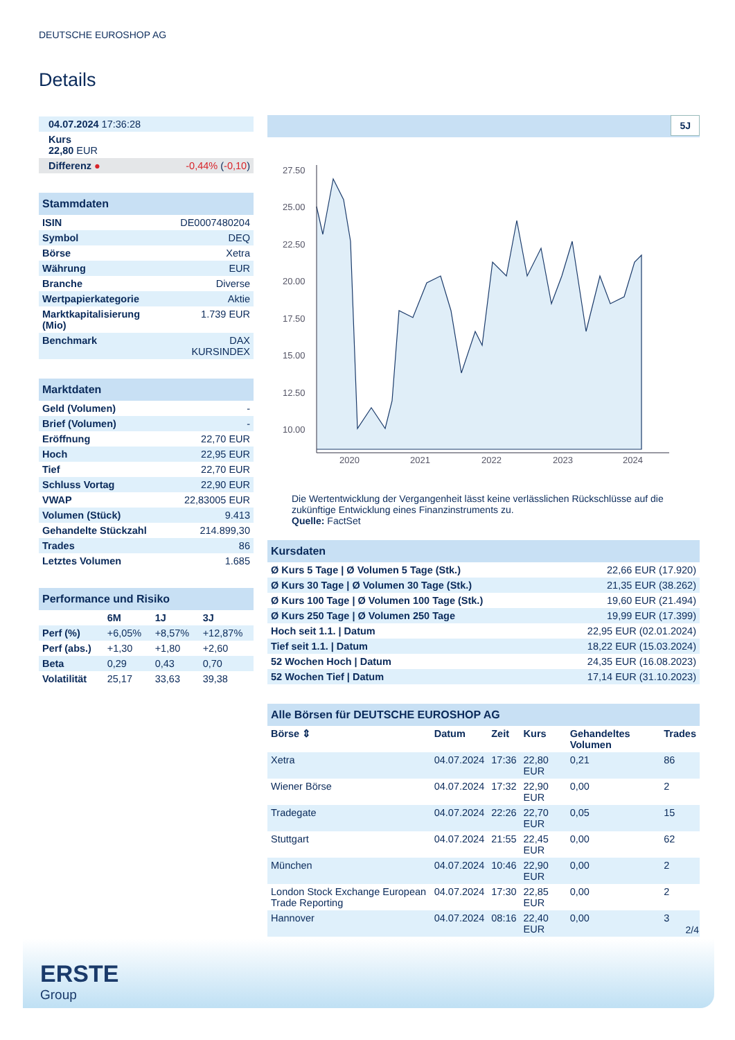DEUTSCHE EUROSHOP AG
Details
| 04.07.2024 17:36:28 | |
| Kurs 22,80 EUR | |
| Differenz ● | -0,44% ( -0,10 ) |
| Stammdaten | |
| --- | --- |
| ISIN | DE0007480204 |
| Symbol | DEQ |
| Börse | Xetra |
| Währung | EUR |
| Branche | Diverse |
| Wertpapierkategorie | Aktie |
| Marktkapitalisierung (Mio) | 1.739 EUR |
| Benchmark | DAX KURSINDEX |
| Marktdaten | |
| --- | --- |
| Geld (Volumen) | - |
| Brief (Volumen) | - |
| Eröffnung | 22,70 EUR |
| Hoch | 22,95 EUR |
| Tief | 22,70 EUR |
| Schluss Vortag | 22,90 EUR |
| VWAP | 22,83005 EUR |
| Volumen (Stück) | 9.413 |
| Gehandelte Stückzahl | 214.899,30 |
| Trades | 86 |
| Letztes Volumen | 1.685 |
| Performance und Risiko | | | |
| --- | --- | --- | --- |
| | 6M | 1J | 3J |
| Perf (%) | +6,05% | +8,57% | +12,87% |
| Perf (abs.) | +1,30 | +1,80 | +2,60 |
| Beta | 0,29 | 0,43 | 0,70 |
| Volatilität | 25,17 | 33,63 | 39,38 |
5J
27.50
25.00
22.50
20.00
17.50
15.00
12.50
10.00
2020
2021
2022
2023
2024
Die Wertentwicklung der Vergangenheit lässt keine verlässlichen Rückschlüsse auf die zukünftige Entwicklung eines Finanzinstruments zu.
Quelle: FactSet
| Kursdaten | |
| --- | --- |
| Ø Kurs 5 Tage / Ø Volumen 5 Tage (Stk.) | 22,66 EUR (17.920) |
| Ø Kurs 30 Tage / Ø Volumen 30 Tage (Stk.) | 21,35 EUR (38.262) |
| Ø Kurs 100 Tage / Ø Volumen 100 Tage (Stk.) | 19,60 EUR (21.494) |
| Ø Kurs 250 Tage / Ø Volumen 250 Tage | 19,99 EUR (17.399) |
| Hoch seit 1.1. / Datum | 22,95 EUR (02.01.2024) |
| Tief seit 1.1. / Datum | 18,22 EUR (15.03.2024) |
| 52 Wochen Hoch / Datum | 24,35 EUR (16.08.2023) |
| 52 Wochen Tief / Datum | 17,14 EUR (31.10.2023) |
| Alle Börsen für DEUTSCHE EUROSHOP AG | | | | | |
| --- | --- | --- | --- | --- | --- |
| Börse ⇕ | Datum | Zeit | Kurs | Gehandeltes Volumen | Trades |
| Xetra | 04.07.2024 | 17:36 | 22,80 EUR | 0,21 | 86 |
| Wiener Börse | 04.07.2024 | 17:32 | 22,90 EUR | 0,00 | 2 |
| Tradegate | 04.07.2024 | 22:26 | 22,70 EUR | 0,05 | 15 |
| Stuttgart | 04.07.2024 | 21:55 | 22,45 EUR | 0,00 | 62 |
| München | 04.07.2024 | 10:46 | 22,90 EUR | 0,00 | 2 |
| London Stock Exchange European Trade Reporting | 04.07.2024 | 17:30 | 22,85 EUR | 0,00 | 2 |
| Hannover | 04.07.2024 | 08:16 | 22,40 EUR | 0,00 | 3 |
2/4
ERSTE
Group